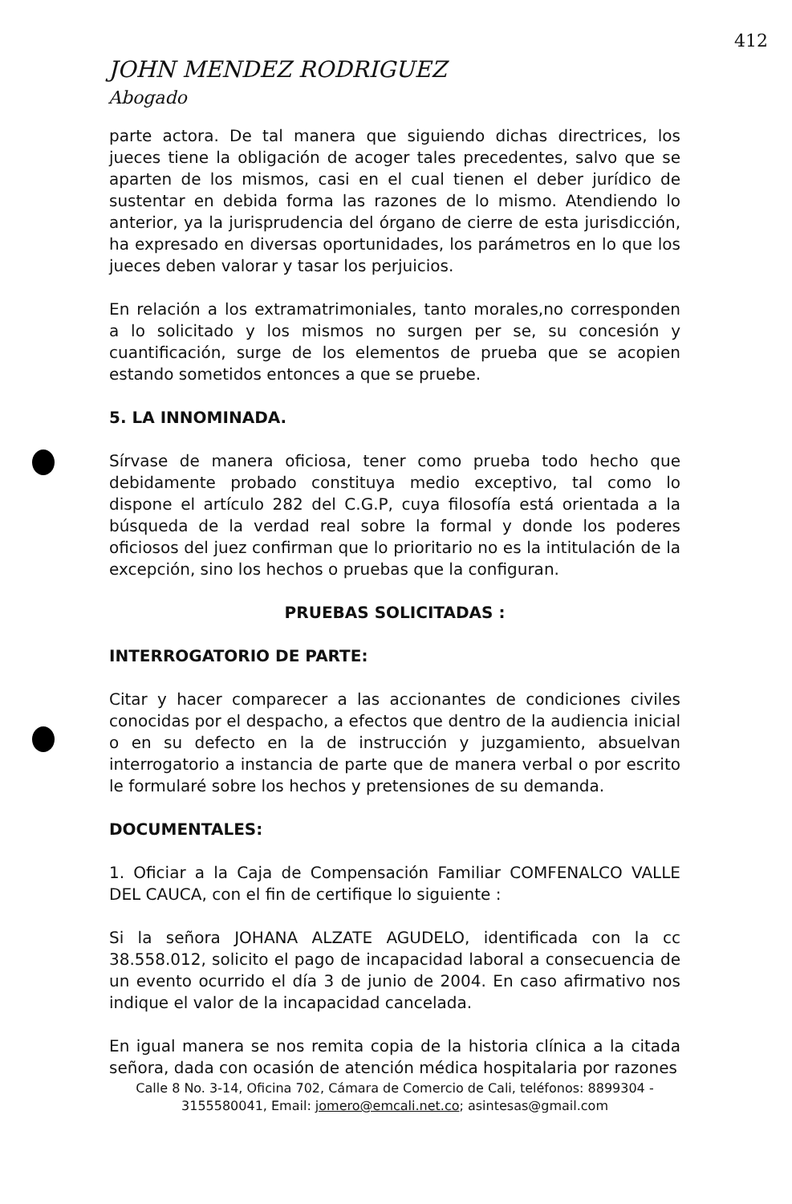412
JOHN MENDEZ RODRIGUEZ
Abogado
parte actora. De tal manera que siguiendo dichas directrices, los jueces tiene la obligación de acoger tales precedentes, salvo que se aparten de los mismos, casi en el cual tienen el deber jurídico de sustentar en debida forma las razones de lo mismo. Atendiendo lo anterior, ya la jurisprudencia del órgano de cierre de esta jurisdicción, ha expresado en diversas oportunidades, los parámetros en lo que los jueces deben valorar y tasar los perjuicios.
En relación a los extramatrimoniales, tanto morales,no corresponden a lo solicitado y los mismos no surgen per se, su concesión y cuantificación, surge de los elementos de prueba que se acopien estando sometidos entonces a que se pruebe.
5. LA INNOMINADA.
Sírvase de manera oficiosa, tener como prueba todo hecho que debidamente probado constituya medio exceptivo, tal como lo dispone el artículo 282 del C.G.P, cuya filosofía está orientada a la búsqueda de la verdad real sobre la formal y donde los poderes oficiosos del juez confirman que lo prioritario no es la intitulación de la excepción, sino los hechos o pruebas que la configuran.
PRUEBAS SOLICITADAS :
INTERROGATORIO DE PARTE:
Citar y hacer comparecer a las accionantes de condiciones civiles conocidas por el despacho, a efectos que dentro de la audiencia inicial o en su defecto en la de instrucción y juzgamiento, absuelvan interrogatorio a instancia de parte que de manera verbal o por escrito le formularé sobre los hechos y pretensiones de su demanda.
DOCUMENTALES:
1. Oficiar a la Caja de Compensación Familiar COMFENALCO VALLE DEL CAUCA, con el fin de certifique lo siguiente :
Si la señora JOHANA ALZATE AGUDELO, identificada con la cc 38.558.012, solicito el pago de incapacidad laboral a consecuencia de un evento ocurrido el día 3 de junio de 2004. En caso afirmativo nos indique el valor de la incapacidad cancelada.
En igual manera se nos remita copia de la historia clínica a la citada señora, dada con ocasión de atención médica hospitalaria por razones
Calle 8 No. 3-14, Oficina 702, Cámara de Comercio de Cali, teléfonos: 8899304 - 3155580041, Email: jomero@emcali.net.co; asintesas@gmail.com